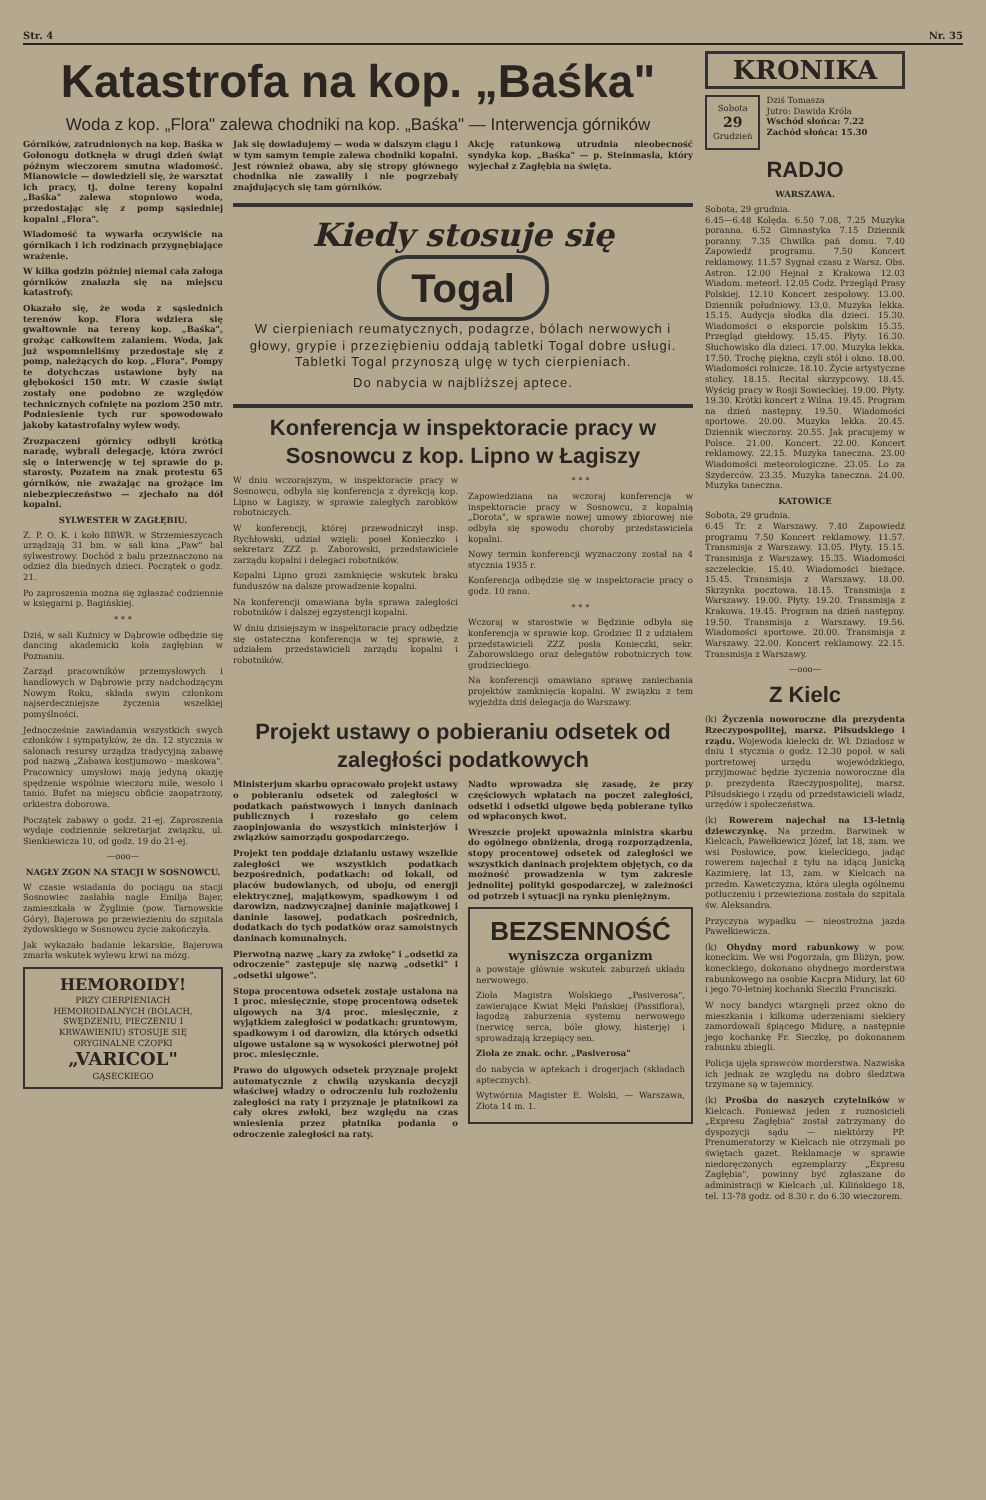Str. 4 Nr. 35
Katastrofa na kop. „Baśka"
Woda z kop. „Flora" zalewa chodniki na kop. „Baśka" — Interwencja górników
Górników, zatrudnionych na kop. Baśka w Gołonogu dotknęła w drugi dzień świąt późnym wieczorem smutna wiadomość. Mianowicie — dowiedzieli się, że warsztat ich pracy, tj. dolne tereny kopalni „Baśka" zalewa stopniowo woda, przedostając się z pomp sąsiedniej kopalni „Flora".
Wiadomość ta wywarła oczywiście na górnikach i ich rodzinach przygnębiające wrażenie.
W kilka godzin później niemal cała załoga górników znalazła się na miejscu katastrofy.
Okazało się, że woda z sąsiednich terenów kop. Flora wdziera się gwałtownie na tereny kop. „Baśka", grożąc całkowitem zalaniem. Woda, jak już wspomnieliśmy przedostaje się z pomp, należących do kop. „Flora". Pompy te dotychczas ustawione były na głębokości 150 mtr. W czasie świąt zostały one podobno ze względów technicznych cofnięte na poziom 250 mtr. Podniesienie tych rur spowodowało jakoby katastrofalny wylew wody.
Zrozpaczeni górnicy odbyli krótką naradę, wybrali delegację, która zwróci się o interwencję w tej sprawie do p. starosty. Pozatem na znak protestu 65 górników, nie zważając na grożące im niebezpieczeństwo — zjechało na dół kopalni.
SYLWESTER W ZAGŁĘBIU.
Z. P. O. K. i koło BBWR. w Strzemieszycach urządzają 31 bm. w sali kina „Paw" bal sylwestrowy. Dochód z balu przeznaczono na odzież dla biednych dzieci. Początek o godz. 21.
Po zaproszenia można się zgłaszać codziennie w księgarni p. Bagińskiej.
* * *
Dziś, w sali Kuźnicy w Dąbrowie odbędzie się dancing akademicki koła zagłębian w Poznaniu.
Zarząd pracowników przemysłowych i handlowych w Dąbrowie przy nadchodzącym Nowym Roku, składa swym członkom najserdeczniejsze życzenia wszelkiej pomyślności.
Jednocześnie zawiadamia wszystkich swych członków i sympatyków, że dn. 12 stycznia w salonach resursy urządza tradycyjną zabawę pod nazwą „Zabawa kostjumowo - maskowa". Pracownicy umysłowi mają jedyną okazję spędzenie wspólnie wieczoru mile, wesoło i tanio. Bufet na miejscu obficie zaopatrzony, orkiestra doborowa.
Początek zabawy o godz. 21-ej. Zaproszenia wydaje codziennie sekretarjat związku, ul. Sienkiewicza 10, od godz. 19 do 21-ej.
—ooo—
NAGŁY ZGON NA STACJI W SOSNOWCU.
W czasie wsiadania do pociągu na stacji Sosnowiec zasłabła nagle Emilja Bajer, zamieszkała w Żyglinie (pow. Tarnowskie Góry), Bajerowa po przewiezieniu do szpitala żydowskiego w Sosnowcu życie zakończyła.
Jak wykazało badanie lekarskie, Bajerowa zmarła wskutek wylewu krwi na mózg.
HEMOROIDY!
PRZY CIERPIENIACH HEMOROIDALNYCH (BÓLACH, SWĘDZENIU, PIECZENIU I KRWAWIENIU) STOSUJE SIĘ ORYGINALNE CZOPKI
„VARICOL"
GĄSECKIEGO
Jak się dowiadujemy — woda w dalszym ciągu i w tym samym tempie zalewa chodniki kopalni. Jest również obawa, aby się stropy głównego chodnika nie zawaliły i nie pogrzebały znajdujących się tam górników.
Akcję ratunkową utrudnia nieobecność syndyka kop. „Baśka" — p. Steinmasla, który wyjechał z Zagłębia na święta.
Kiedy stosuje się
Togal
W cierpieniach reumatycznych, podagrze, bólach nerwowych i głowy, grypie i przeziębieniu oddają tabletki Togal dobre usługi. Tabletki Togal przynoszą ulgę w tych cierpieniach.
Do nabycia w najbliższej aptece.
Konferencja w inspektoracie pracy w Sosnowcu z kop. Lipno w Łagiszy
W dniu wczorajszym, w inspektoracie pracy w Sosnowcu, odbyła się konferencja z dyrekcją kop. Lipno w Łagiszy, w sprawie zaległych zarobków robotniczych.
W konferencji, której przewodniczył insp. Rychłowski, udział wzięli: poseł Konieczko i sekretarz ZZZ p. Zaborowski, przedstawiciele zarządu kopalni i delegaci robotników.
Kopalni Lipno grozi zamknięcie wskutek braku funduszów na dalsze prowadzenie kopalni.
Na konferencji omawiana była sprawa zaległości robotników i dalszej egzystencji kopalni.
W dniu dzisiejszym w inspektoracie pracy odbędzie się ostateczna konferencja w tej sprawie, z udziałem przedstawicieli zarządu kopalni i robotników.
* * *
Zapowiedziana na wczoraj konferencja w inspektoracie pracy w Sosnowcu, z kopalnią „Dorota", w sprawie nowej umowy zbiorowej nie odbyła się spowodu choroby przedstawiciela kopalni.
Nowy termin konferencji wyznaczony został na 4 stycznia 1935 r.
Konferencja odbędzie się w inspektoracie pracy o godz. 10 rano.
* * *
Wczoraj w starostwie w Będzinie odbyła się konferencja w sprawie kop. Grodziec II z udziałem przedstawicieli ZZZ posła Konieczki, sekr. Zaborowskiego oraz delegatów robotniczych tow. grodzieckiego.
Na konferencji omawiano sprawę zaniechania projektów zamknięcia kopalni. W związku z tem wyjeżdża dziś delegacja do Warszawy.
Projekt ustawy o pobieraniu odsetek od zaległości podatkowych
Ministerjum skarbu opracowało projekt ustawy o pobieraniu odsetek od zaległości w podatkach państwowych i innych daninach publicznych i rozesłało go celem zaopinjowania do wszystkich ministerjów i związków samorządu gospodarczego.
Projekt ten poddaje działaniu ustawy wszelkie zaległości we wszystkich podatkach bezpośrednich, podatkach: od lokali, od placów budowlanych, od uboju, od energji elektrycznej, majątkowym, spadkowym i od darowizn, nadzwyczajnej daninie majątkowej i daninie lasowej, podatkach pośrednich, dodatkach do tych podatków oraz samoistnych daninach komunalnych.
Pierwotną nazwę „kary za zwłokę" i „odsetki za odroczenie" zastępuje się nazwą „odsetki" i „odsetki ulgowe".
Stopa procentowa odsetek zostaje ustalona na 1 proc. miesięcznie, stopę procentową odsetek ulgowych na 3/4 proc. miesięcznie, z wyjątkiem zaległości w podatkach: gruntowym, spadkowym i od darowizn, dla których odsetki ulgowe ustalone są w wysokości pierwotnej pół proc. miesięcznie.
Prawo do ulgowych odsetek przyznaje projekt automatycznie z chwilą uzyskania decyzji właściwej władzy o odroczeniu lub rozłożeniu zaległości na raty i przyznaje je płatnikowi za cały okres zwłoki, bez względu na czas wniesienia przez płatnika podania o odroczenie zaległości na raty.
Nadto wprowadza się zasadę, że przy częściowych wpłatach na poczet zaległości, odsetki i odsetki ulgowe będą pobierane tylko od wpłaconych kwot.
Wreszcie projekt upoważnia ministra skarbu do ogólnego obniżenia, drogą rozporządzenia, stopy procentowej odsetek od zaległości we wszystkich daninach projektem objętych, co da możność prowadzenia w tym zakresie jednolitej polityki gospodarczej, w zależności od potrzeb i sytuacji na rynku pieniężnym.
BEZSENNOŚĆ
wyniszcza organizm
a powstaje głównie wskutek zaburzeń układu nerwowego.
Zioła Magistra Wolskiego „Pasiverosa", zawierające Kwiat Męki Pańskiej (Passiflora), łagodzą zaburzenia systemu nerwowego (nerwicę serca, bóle głowy, histerję) i sprowadzają krzepiący sen.
Zioła ze znak. ochr. „Pasiverosa"
do nabycia w aptekach i drogerjach (składach aptecznych).
Wytwórnia Magister E. Wolski, — Warszawa, Złota 14 m. 1.
KRONIKA
Sobota
29
Grudzień
Dziś Tomasza
Jutro: Dawida Króla
Wschód słońca: 7.22
Zachód słońca: 15.30
RADJO
WARSZAWA.
Sobota, 29 grudnia.
6.45—6.48 Kolęda. 6.50 7.08, 7.25 Muzyka poranna. 6.52 Gimnastyka 7.15 Dziennik poranny. 7.35 Chwilka pań domu. 7.40 Zapowiedź programu. 7.50 Koncert reklamowy. 11.57 Sygnał czasu z Warsz. Obs. Astron. 12.00 Hejnał z Krakowa 12.03 Wiadom. meteorl. 12.05 Codz. Przegląd Prasy Polskiej. 12.10 Koncert zespołowy. 13.00. Dziennik południowy. 13.0. Muzyka lekka. 15.15. Audycja słodka dla dzieci. 15.30. Wiadomości o eksporcie polskim 15.35. Przegląd giełdowy. 15.45. Płyty. 16.30. Słuchowisko dla dzieci. 17.00. Muzyka lekka. 17.50. Trochę piękna, czyli stół i okno. 18.00. Wiadomości rolnicze. 18.10. Życie artystyczne stolicy. 18.15. Recital skrzypcowy. 18.45. Wyścig pracy w Rosji Sowieckiej. 19.00. Płyty. 19.30. Krótki koncert z Wilna. 19.45. Program na dzień następny. 19.50. Wiadomości sportowe. 20.00. Muzyka lekka. 20.45. Dziennik wieczorny. 20.55. Jak pracujemy w Polsce. 21.00. Koncert. 22.00. Koncert reklamowy. 22.15. Muzyka taneczna. 23.00 Wiadomości meteorologiczne. 23.05. Lo za Szyderców. 23.35. Muzyka taneczna. 24.00. Muzyka taneczna.
KATOWICE
Sobota, 29 grudnia.
6.45 Tr. z Warszawy. 7.40 Zapowiedź programu 7.50 Koncert reklamowy. 11.57. Transmisja z Warszawy. 13.05. Płyty. 15.15. Transmisja z Warszawy. 15.35. Wiadomości szczeleckie. 15.40. Wiadomości bieżące. 15.45. Transmisja z Warszawy. 18.00. Skrzynka pocztowa. 18.15. Transmisja z Warszawy. 19.00. Płyty. 19.20. Transmisja z Krakowa. 19.45. Program na dzień następny. 19.50. Transmisja z Warszawy. 19.56. Wiadomości sportowe. 20.00. Transmisja z Warszawy. 22.00. Koncert reklamowy. 22.15. Transmisja z Warszawy.
—ooo—
Z Kielc
(k) Życzenia noworoczne dla prezydenta Rzeczypospolitej, marsz. Piłsudskiego i rządu. Wojewoda kielecki dr. Wł. Dziadosz w dniu 1 stycznia o godz. 12.30 popoł. w sali portretowej urzędu wojewódzkiego, przyjmować będzie życzenia noworoczne dla p. prezydenta Rzeczypospolitej, marsz. Piłsudskiego i rządu od przedstawicieli władz, urzędów i społeczeństwa.
(k) Rowerem najechał na 13-letnią dziewczynkę. Na przedm. Barwinek w Kielcach, Pawełkiewicz Józef, lat 18, zam. we wsi Posłowice, pow. kieleckiego, jadąc rowerem najechał z tyłu na idącą Janicką Kazimierę, lat 13, zam. w Kielcach na przedm. Kawetczyzna, która uległa ogólnemu potłuczeniu i przewieziona została do szpitala św. Aleksandra.
Przyczyna wypadku — nieostrożna jazda Pawełkiewicza.
(k) Ohydny mord rabunkowy w pow. koneckim. We wsi Pogorzała, gm Bliżyn, pow. koneckiego, dokonano ohydnego morderstwa rabunkowego na osobie Kacpra Midury, lat 60 i jego 70-letniej kochanki Sieczki Franciszki.
W nocy bandyci wtargnęli przez okno do mieszkania i kilkoma uderzeniami siekiery zamordowali śpiącego Midurę, a następnie jego kochankę Fr. Sieczkę, po dokonanem rabunku zbiegli.
Policja ujęła sprawców morderstwa. Nazwiska ich jednak ze względu na dobro śledztwa trzymane są w tajemnicy.
(k) Prośba do naszych czytelników w Kielcach. Ponieważ jeden z roznosicieli „Expresu Zagłębia" został zatrzymany do dyspozycji sądu — niektórzy PP. Prenumeratorzy w Kielcach nie otrzymali po świętach gazet. Reklamacje w sprawie niedoręczonych egzemplarzy „Expresu Zagłębia", powinny być zgłaszane do administracji w Kielcach ,ul. Kilińskiego 18, tel. 13-78 godz. od 8.30 r. do 6.30 wieczorem.